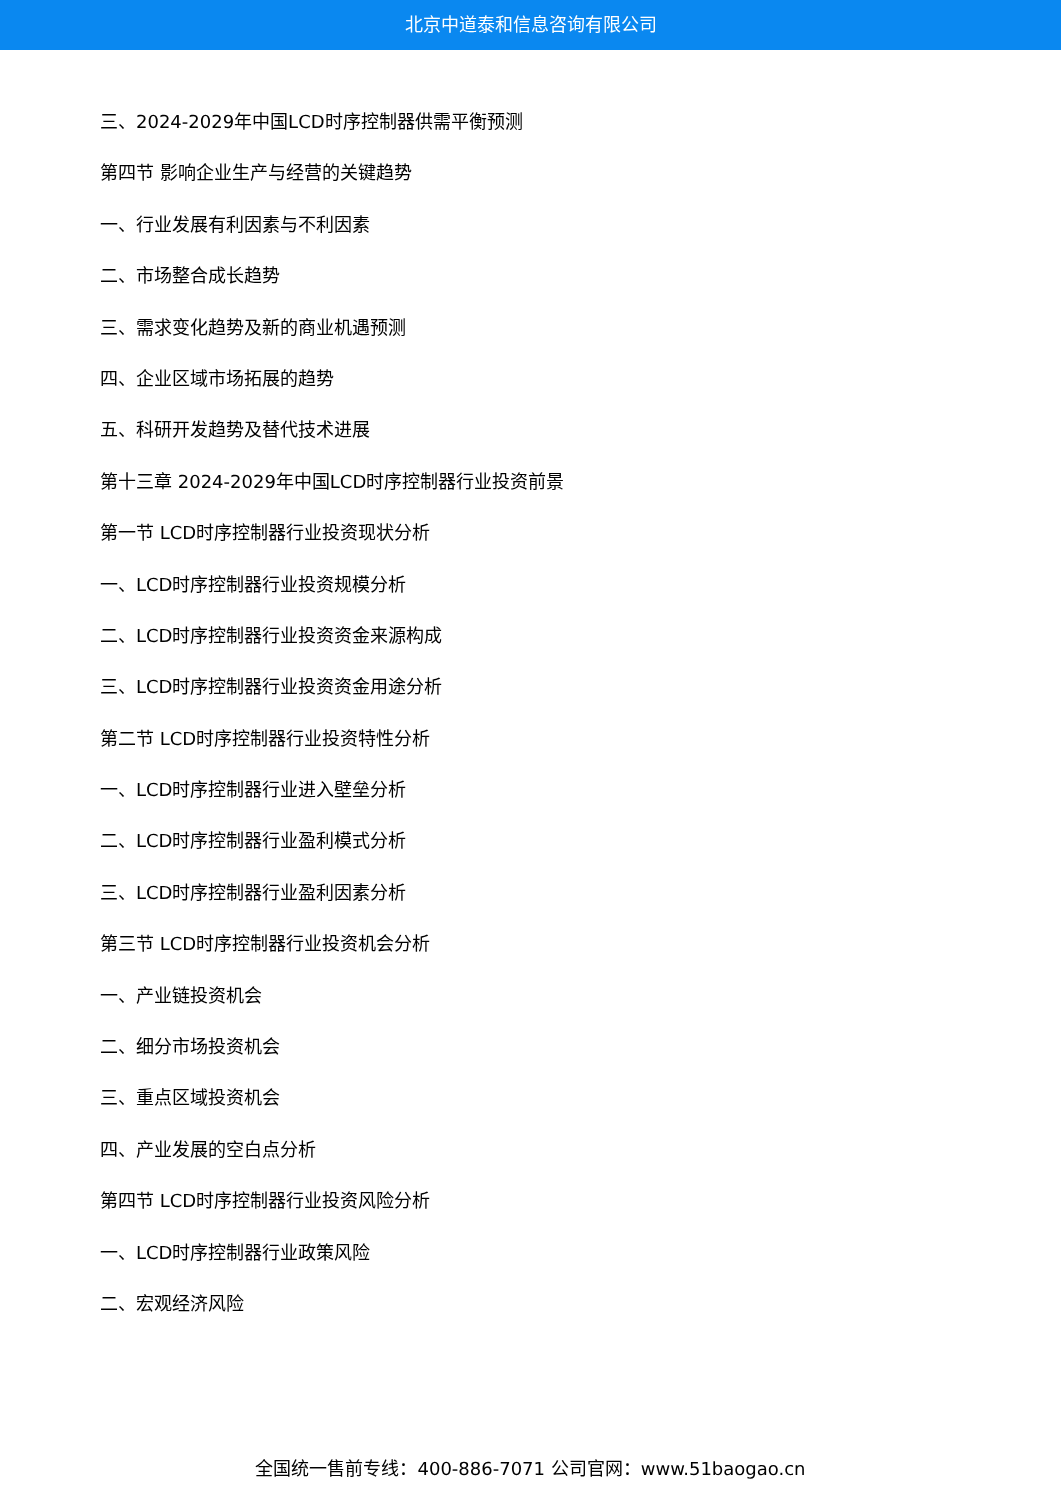北京中道泰和信息咨询有限公司
三、2024-2029年中国LCD时序控制器供需平衡预测
第四节 影响企业生产与经营的关键趋势
一、行业发展有利因素与不利因素
二、市场整合成长趋势
三、需求变化趋势及新的商业机遇预测
四、企业区域市场拓展的趋势
五、科研开发趋势及替代技术进展
第十三章 2024-2029年中国LCD时序控制器行业投资前景
第一节 LCD时序控制器行业投资现状分析
一、LCD时序控制器行业投资规模分析
二、LCD时序控制器行业投资资金来源构成
三、LCD时序控制器行业投资资金用途分析
第二节 LCD时序控制器行业投资特性分析
一、LCD时序控制器行业进入壁垒分析
二、LCD时序控制器行业盈利模式分析
三、LCD时序控制器行业盈利因素分析
第三节 LCD时序控制器行业投资机会分析
一、产业链投资机会
二、细分市场投资机会
三、重点区域投资机会
四、产业发展的空白点分析
第四节 LCD时序控制器行业投资风险分析
一、LCD时序控制器行业政策风险
二、宏观经济风险
全国统一售前专线：400-886-7071 公司官网：www.51baogao.cn